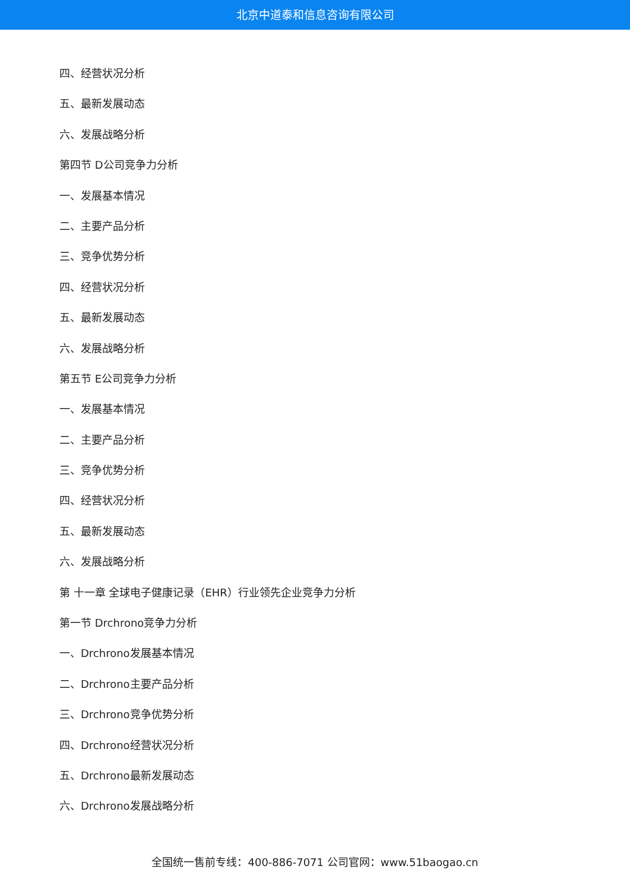北京中道泰和信息咨询有限公司
四、经营状况分析
五、最新发展动态
六、发展战略分析
第四节 D公司竞争力分析
一、发展基本情况
二、主要产品分析
三、竞争优势分析
四、经营状况分析
五、最新发展动态
六、发展战略分析
第五节 E公司竞争力分析
一、发展基本情况
二、主要产品分析
三、竞争优势分析
四、经营状况分析
五、最新发展动态
六、发展战略分析
第 十一章 全球电子健康记录（EHR）行业领先企业竞争力分析
第一节 Drchrono竞争力分析
一、Drchrono发展基本情况
二、Drchrono主要产品分析
三、Drchrono竞争优势分析
四、Drchrono经营状况分析
五、Drchrono最新发展动态
六、Drchrono发展战略分析
全国统一售前专线：400-886-7071 公司官网：www.51baogao.cn